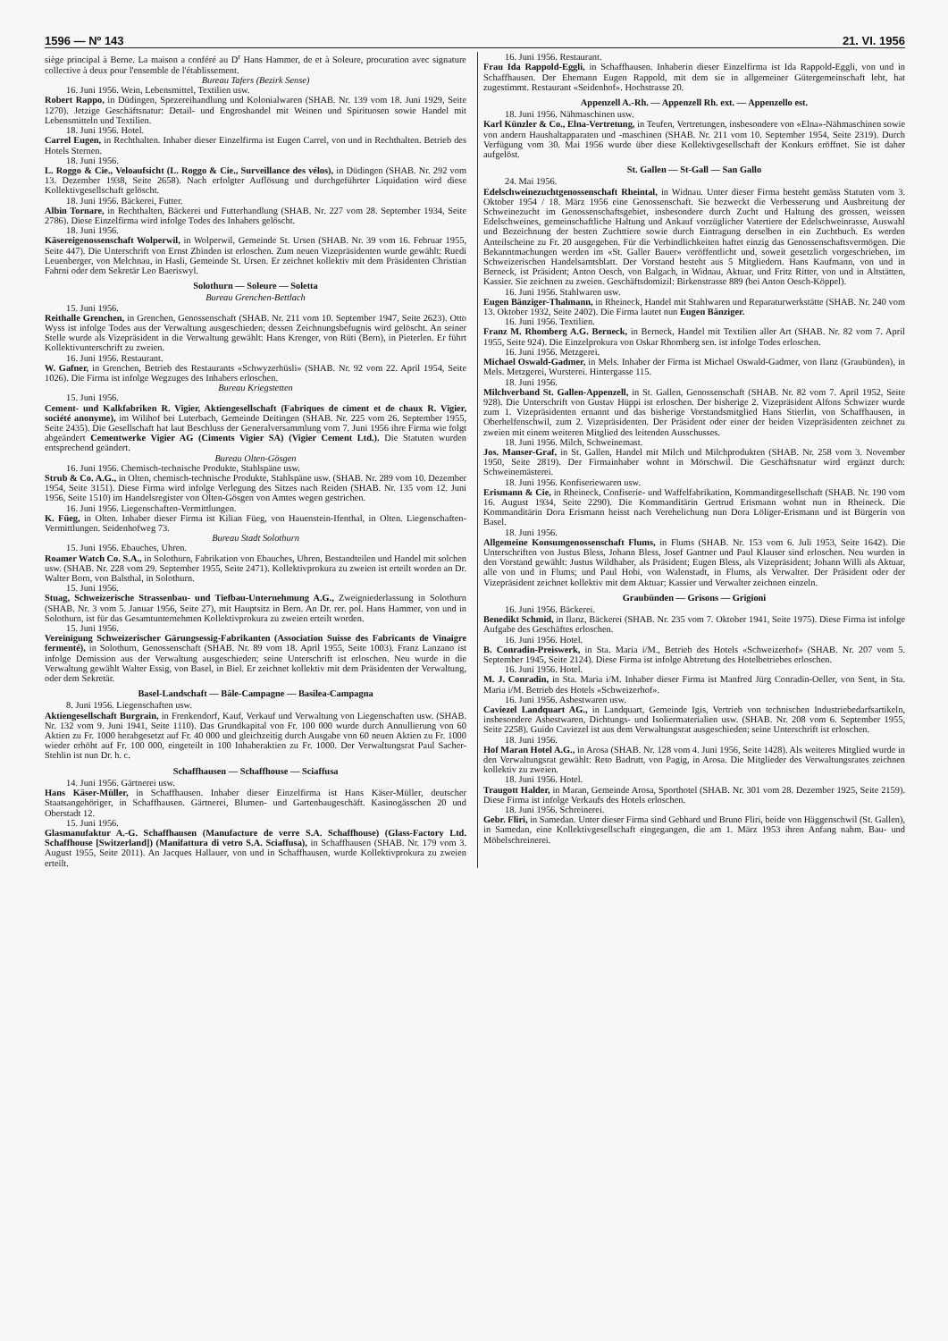1596 — Nº 143 21. VI. 1956
siège principal à Berne. La maison a conféré au D<sup>r</sup> Hans Hammer, de et à Soleure, procuration avec signature collective à deux pour l'ensemble de l'établissement.
Bureau Tafers (Bezirk Sense)
16. Juni 1956. Wein, Lebensmittel, Textilien usw.
Robert Rappo, in Düdingen, Spezereihandlung und Kolonialwaren (SHAB. Nr. 139 vom 18. Juni 1929, Seite 1270). Jetzige Geschäftsnatur: Detail- und Engroshandel mit Weinen und Spirituosen sowie Handel mit Lebensmitteln und Textilien.
18. Juni 1956. Hotel.
Carrel Eugen, in Rechthalten. Inhaber dieser Einzelfirma ist Eugen Carrel, von und in Rechthalten. Betrieb des Hotels Sternen.
18. Juni 1956.
L. Roggo & Cie., Veloaufsicht (L. Roggo & Cie., Surveillance des vélos), in Düdingen (SHAB. Nr. 292 vom 13. Dezember 1938, Seite 2658). Nach erfolgter Auflösung und durchgeführter Liquidation wird diese Kollektivgesellschaft gelöscht.
18. Juni 1956. Bäckerei, Futter.
Albin Tornare, in Rechthalten, Bäckerei und Futterhandlung (SHAB. Nr. 227 vom 28. September 1934, Seite 2786). Diese Einzelfirma wird infolge Todes des Inhabers gelöscht.
18. Juni 1956.
Käsereigenossenschaft Wolperwil, in Wolperwil, Gemeinde St. Ursen (SHAB. Nr. 39 vom 16. Februar 1955, Seite 447). Die Unterschrift von Ernst Zbinden ist erloschen. Zum neuen Vizepräsidenten wurde gewählt: Ruedi Leuenberger, von Melchnau, in Hasli, Gemeinde St. Ursen. Er zeichnet kollektiv mit dem Präsidenten Christian Fahrni oder dem Sekretär Leo Baeriswyl.
Solothurn — Soleure — Soletta
Bureau Grenchen-Bettlach
15. Juni 1956.
Reithalle Grenchen, in Grenchen, Genossenschaft (SHAB. Nr. 211 vom 10. September 1947, Seite 2623). Otto Wyss ist infolge Todes aus der Verwaltung ausgeschieden; dessen Zeichnungsbefugnis wird gelöscht. An seiner Stelle wurde als Vizepräsident in die Verwaltung gewählt: Hans Krenger, von Rüti (Bern), in Pieterlen. Er führt Kollektivunterschrift zu zweien.
16. Juni 1956. Restaurant.
W. Gafner, in Grenchen, Betrieb des Restaurants «Schwyzerhüsli» (SHAB. Nr. 92 vom 22. April 1954, Seite 1026). Die Firma ist infolge Wegzuges des Inhabers erloschen.
Bureau Kriegstetten
15. Juni 1956.
Cement- und Kalkfabriken R. Vigier, Aktiengesellschaft (Fabriques de ciment et de chaux R. Vigier, société anonyme), im Wilihof bei Luterbach, Gemeinde Deitingen (SHAB. Nr. 225 vom 26. September 1955, Seite 2435). Die Gesellschaft hat laut Beschluss der Generalversammlung vom 7. Juni 1956 ihre Firma wie folgt abgeändert Cementwerke Vigier AG (Ciments Vigier SA) (Vigier Cement Ltd.). Die Statuten wurden entsprechend geändert.
Bureau Olten-Gösgen
16. Juni 1956. Chemisch-technische Produkte, Stahlspäne usw.
Strub & Co. A.G., in Olten, chemisch-technische Produkte, Stahlspäne usw. (SHAB. Nr. 289 vom 10. Dezember 1954, Seite 3151). Diese Firma wird infolge Verlegung des Sitzes nach Reiden (SHAB. Nr. 135 vom 12. Juni 1956, Seite 1510) im Handelsregister von Olten-Gösgen von Amtes wegen gestrichen.
16. Juni 1956. Liegenschaften-Vermittlungen.
K. Füeg, in Olten. Inhaber dieser Firma ist Kilian Füeg, von Hauenstein-Ifenthal, in Olten. Liegenschaften-Vermittlungen. Seidenhofweg 73.
Bureau Stadt Solothurn
15. Juni 1956. Ebauches, Uhren.
Roamer Watch Co. S.A., in Solothurn, Fabrikation von Ebauches, Uhren, Bestandteilen und Handel mit solchen usw. (SHAB. Nr. 228 vom 29. September 1955, Seite 2471). Kollektivprokura zu zweien ist erteilt worden an Dr. Walter Born, von Balsthal, in Solothurn.
15. Juni 1956.
Stuag, Schweizerische Strassenbau- und Tiefbau-Unternehmung A.G., Zweigniederlassung in Solothurn (SHAB. Nr. 3 vom 5. Januar 1956, Seite 27), mit Hauptsitz in Bern. An Dr. rer. pol. Hans Hammer, von und in Solothurn, ist für das Gesamtunternehmen Kollektivprokura zu zweien erteilt worden.
15. Juni 1956.
Vereinigung Schweizerischer Gärungsessig-Fabrikanten (Association Suisse des Fabricants de Vinaigre fermenté), in Solothurn, Genossenschaft (SHAB. Nr. 89 vom 18. April 1955, Seite 1003). Franz Lanzano ist infolge Demission aus der Verwaltung ausgeschieden; seine Unterschrift ist erloschen. Neu wurde in die Verwaltung gewählt Walter Essig, von Basel, in Biel. Er zeichnet kollektiv mit dem Präsidenten der Verwaltung, oder dem Sekretär.
Basel-Landschaft — Bâle-Campagne — Basilea-Campagna
8. Juni 1956. Liegenschaften usw.
Aktiengesellschaft Burgrain, in Frenkendorf, Kauf, Verkauf und Verwaltung von Liegenschaften usw. (SHAB. Nr. 132 vom 9. Juni 1941, Seite 1110). Das Grundkapital von Fr. 100 000 wurde durch Annullierung von 60 Aktien zu Fr. 1000 herabgesetzt auf Fr. 40 000 und gleichzeitig durch Ausgabe von 60 neuen Aktien zu Fr. 1000 wieder erhöht auf Fr. 100 000, eingeteilt in 100 Inhaberaktien zu Fr. 1000. Der Verwaltungsrat Paul Sacher-Stehlin ist nun Dr. h. c.
Schaffhausen — Schaffhouse — Sciaffusa
14. Juni 1956. Gärtnerei usw.
Hans Käser-Müller, in Schaffhausen. Inhaber dieser Einzelfirma ist Hans Käser-Müller, deutscher Staatsangehöriger, in Schaffhausen. Gärtnerei, Blumen- und Gartenbaugeschäft. Kasinogässchen 20 und Oberstadt 12.
15. Juni 1956.
Glasmanufaktur A.-G. Schaffhausen (Manufacture de verre S.A. Schaffhouse) (Glass-Factory Ltd. Schaffhouse [Switzerland]) (Manifattura di vetro S.A. Sciaffusa), in Schaffhausen (SHAB. Nr. 179 vom 3. August 1955, Seite 2011). An Jacques Hallauer, von und in Schaffhausen, wurde Kollektivprokura zu zweien erteilt.
16. Juni 1956. Restaurant.
Frau Ida Rappold-Eggli, in Schaffhausen. Inhaberin dieser Einzelfirma ist Ida Rappold-Eggli, von und in Schaffhausen. Der Ehemann Eugen Rappold, mit dem sie in allgemeiner Gütergemeinschaft lebt, hat zugestimmt. Restaurant «Seidenhof». Hochstrasse 20.
Appenzell A.-Rh. — Appenzell Rh. ext. — Appenzello est.
18. Juni 1956. Nähmaschinen usw.
Karl Künzler & Co., Elna-Vertretung, in Teufen, Vertretungen, insbesondere von «Elna»-Nähmaschinen sowie von andern Haushaltapparaten und -maschinen (SHAB. Nr. 211 vom 10. September 1954, Seite 2319). Durch Verfügung vom 30. Mai 1956 wurde über diese Kollektivgesellschaft der Konkurs eröffnet. Sie ist daher aufgelöst.
St. Gallen — St-Gall — San Gallo
24. Mai 1956.
Edelschweinezuchtgenossenschaft Rheintal, in Widnau. Unter dieser Firma besteht gemäss Statuten vom 3. Oktober 1954 / 18. März 1956 eine Genossenschaft. Sie bezweckt die Verbesserung und Ausbreitung der Schweinezucht im Genossenschaftsgebiet, insbesondere durch Zucht und Haltung des grossen, weissen Edelschweines, gemeinschaftliche Haltung und Ankauf vorzüglicher Vatertiere der Edelschweinrasse, Auswahl und Bezeichnung der besten Zuchttiere sowie durch Eintragung derselben in ein Zuchtbuch. Es werden Anteilscheine zu Fr. 20 ausgegeben. Für die Verbindlichkeiten haftet einzig das Genossenschaftsvermögen. Die Bekanntmachungen werden im «St. Galler Bauer» veröffentlicht und, soweit gesetzlich vorgeschrieben, im Schweizerischen Handelsamtsblatt. Der Vorstand besteht aus 5 Mitgliedern. Hans Kaufmann, von und in Berneck, ist Präsident; Anton Oesch, von Balgach, in Widnau, Aktuar, und Fritz Ritter, von und in Altstätten, Kassier. Sie zeichnen zu zweien. Geschäftsdomizil: Birkenstrasse 889 (bei Anton Oesch-Köppel).
16. Juni 1956. Stahlwaren usw.
Eugen Bänziger-Thalmann, in Rheineck, Handel mit Stahlwaren und Reparaturwerkstätte (SHAB. Nr. 240 vom 13. Oktober 1932, Seite 2402). Die Firma lautet nun Eugen Bänziger.
16. Juni 1956. Textilien.
Franz M. Rhomberg A.G. Berneck, in Berneck, Handel mit Textilien aller Art (SHAB. Nr. 82 vom 7. April 1955, Seite 924). Die Einzelprokura von Oskar Rhomberg sen. ist infolge Todes erloschen.
16. Juni 1956. Metzgerei.
Michael Oswald-Gadmer, in Mels. Inhaber der Firma ist Michael Oswald-Gadmer, von Ilanz (Graubünden), in Mels. Metzgerei, Wursterei. Hintergasse 115.
18. Juni 1956.
Milchverband St. Gallen-Appenzell, in St. Gallen, Genossenschaft (SHAB. Nr. 82 vom 7. April 1952, Seite 928). Die Unterschrift von Gustav Hüppi ist erloschen. Der bisherige 2. Vizepräsident Alfons Schwizer wurde zum 1. Vizepräsidenten ernannt und das bisherige Vorstandsmitglied Hans Stierlin, von Schaffhausen, in Oberhelfenschwil, zum 2. Vizepräsidenten. Der Präsident oder einer der beiden Vizepräsidenten zeichnet zu zweien mit einem weiteren Mitglied des leitenden Ausschusses.
18. Juni 1956. Milch, Schweinemast.
Jos. Manser-Graf, in St. Gallen, Handel mit Milch und Milchprodukten (SHAB. Nr. 258 vom 3. November 1950, Seite 2819). Der Firmainhaber wohnt in Mörschwil. Die Geschäftsnatur wird ergänzt durch: Schweinemästerei.
18. Juni 1956. Konfiseriewaren usw.
Erismann & Cie, in Rheineck, Confiserie- und Waffelfabrikation, Kommanditgesellschaft (SHAB. Nr. 190 vom 16. August 1934, Seite 2290). Die Kommanditärin Gertrud Erismann wohnt nun in Rheineck. Die Kommanditärin Dora Erismann heisst nach Verehelichung nun Dora Löliger-Erismann und ist Bürgerin von Basel.
18. Juni 1956.
Allgemeine Konsumgenossenschaft Flums, in Flums (SHAB. Nr. 153 vom 6. Juli 1953, Seite 1642). Die Unterschriften von Justus Bless, Johann Bless, Josef Gantner und Paul Klauser sind erloschen. Neu wurden in den Vorstand gewählt: Justus Wildhaber, als Präsident; Eugen Bless, als Vizepräsident; Johann Willi als Aktuar, alle von und in Flums; und Paul Hobi, von Walenstadt, in Flums, als Verwalter. Der Präsident oder der Vizepräsident zeichnet kollektiv mit dem Aktuar; Kassier und Verwalter zeichnen einzeln.
Graubünden — Grisons — Grigioni
16. Juni 1956. Bäckerei.
Benedikt Schmid, in Ilanz, Bäckerei (SHAB. Nr. 235 vom 7. Oktober 1941, Seite 1975). Diese Firma ist infolge Aufgabe des Geschäftes erloschen.
16. Juni 1956. Hotel.
B. Conradin-Preiswerk, in Sta. Maria i/M., Betrieb des Hotels «Schweizerhof» (SHAB. Nr. 207 vom 5. September 1945, Seite 2124). Diese Firma ist infolge Abtretung des Hotelbetriebes erloschen.
16. Juni 1956. Hotel.
M. J. Conradin, in Sta. Maria i/M. Inhaber dieser Firma ist Manfred Jürg Conradin-Oeller, von Sent, in Sta. Maria i/M. Betrieb des Hotels «Schweizerhof».
16. Juni 1956. Asbestwaren usw.
Caviezel Landquart AG., in Landquart, Gemeinde Igis, Vertrieb von technischen Industriebedarfsartikeln, insbesondere Asbestwaren, Dichtungs- und Isoliermaterialien usw. (SHAB. Nr. 208 vom 6. September 1955, Seite 2258). Guido Caviezel ist aus dem Verwaltungsrat ausgeschieden; seine Unterschrift ist erloschen.
18. Juni 1956.
Hof Maran Hotel A.G., in Arosa (SHAB. Nr. 128 vom 4. Juni 1956, Seite 1428). Als weiteres Mitglied wurde in den Verwaltungsrat gewählt: Reto Badrutt, von Pagig, in Arosa. Die Mitglieder des Verwaltungsrates zeichnen kollektiv zu zweien.
18. Juni 1956. Hotel.
Traugott Halder, in Maran, Gemeinde Arosa, Sporthotel (SHAB. Nr. 301 vom 28. Dezember 1925, Seite 2159). Diese Firma ist infolge Verkaufs des Hotels erloschen.
18. Juni 1956. Schreinerei.
Gebr. Fliri, in Samedan. Unter dieser Firma sind Gebhard und Bruno Fliri, beide von Häggenschwil (St. Gallen), in Samedan, eine Kollektivgesellschaft eingegangen, die am 1. März 1953 ihren Anfang nahm. Bau- und Möbelschreinerei.